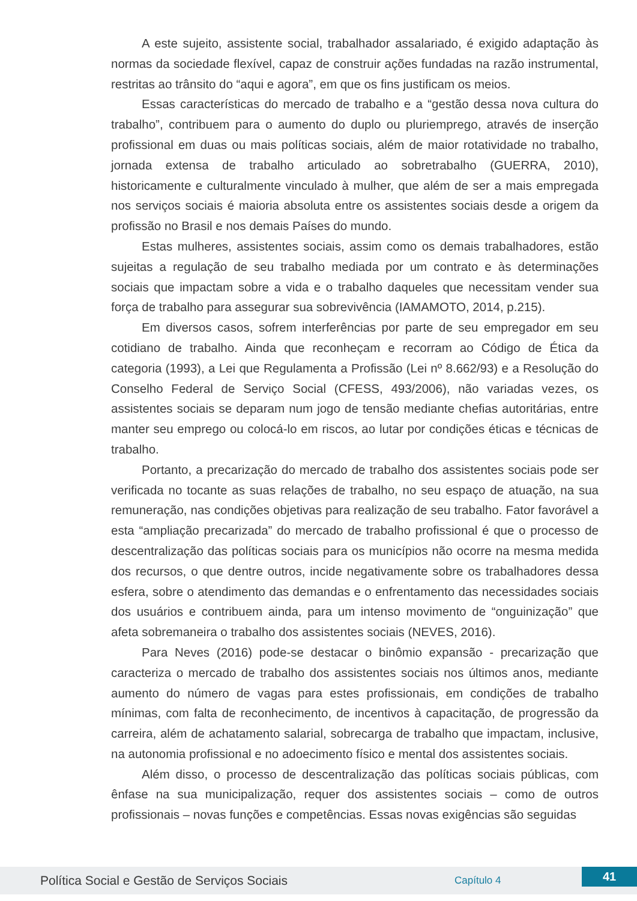A este sujeito, assistente social, trabalhador assalariado, é exigido adaptação às normas da sociedade flexível, capaz de construir ações fundadas na razão instrumental, restritas ao trânsito do “aqui e agora”, em que os fins justificam os meios.
Essas características do mercado de trabalho e a “gestão dessa nova cultura do trabalho”, contribuem para o aumento do duplo ou pluriemprego, através de inserção profissional em duas ou mais políticas sociais, além de maior rotatividade no trabalho, jornada extensa de trabalho articulado ao sobretrabalho (GUERRA, 2010), historicamente e culturalmente vinculado à mulher, que além de ser a mais empregada nos serviços sociais é maioria absoluta entre os assistentes sociais desde a origem da profissão no Brasil e nos demais Países do mundo.
Estas mulheres, assistentes sociais, assim como os demais trabalhadores, estão sujeitas a regulação de seu trabalho mediada por um contrato e às determinações sociais que impactam sobre a vida e o trabalho daqueles que necessitam vender sua força de trabalho para assegurar sua sobrevivência (IAMAMOTO, 2014, p.215).
Em diversos casos, sofrem interferências por parte de seu empregador em seu cotidiano de trabalho. Ainda que reconheçam e recorram ao Código de Ética da categoria (1993), a Lei que Regulamenta a Profissão (Lei nº 8.662/93) e a Resolução do Conselho Federal de Serviço Social (CFESS, 493/2006), não variadas vezes, os assistentes sociais se deparam num jogo de tensão mediante chefias autoritárias, entre manter seu emprego ou colocá-lo em riscos, ao lutar por condições éticas e técnicas de trabalho.
Portanto, a precarização do mercado de trabalho dos assistentes sociais pode ser verificada no tocante as suas relações de trabalho, no seu espaço de atuação, na sua remuneração, nas condições objetivas para realização de seu trabalho. Fator favorável a esta “ampliação precarizada” do mercado de trabalho profissional é que o processo de descentralização das políticas sociais para os municípios não ocorre na mesma medida dos recursos, o que dentre outros, incide negativamente sobre os trabalhadores dessa esfera, sobre o atendimento das demandas e o enfrentamento das necessidades sociais dos usuários e contribuem ainda, para um intenso movimento de “onguinização” que afeta sobremaneira o trabalho dos assistentes sociais (NEVES, 2016).
Para Neves (2016) pode-se destacar o binômio expansão - precarização que caracteriza o mercado de trabalho dos assistentes sociais nos últimos anos, mediante aumento do número de vagas para estes profissionais, em condições de trabalho mínimas, com falta de reconhecimento, de incentivos à capacitação, de progressão da carreira, além de achatamento salarial, sobrecarga de trabalho que impactam, inclusive, na autonomia profissional e no adoecimento físico e mental dos assistentes sociais.
Além disso, o processo de descentralização das políticas sociais públicas, com ênfase na sua municipalização, requer dos assistentes sociais – como de outros profissionais – novas funções e competências. Essas novas exigências são seguidas
Política Social e Gestão de Serviços Sociais
Capítulo 4
41